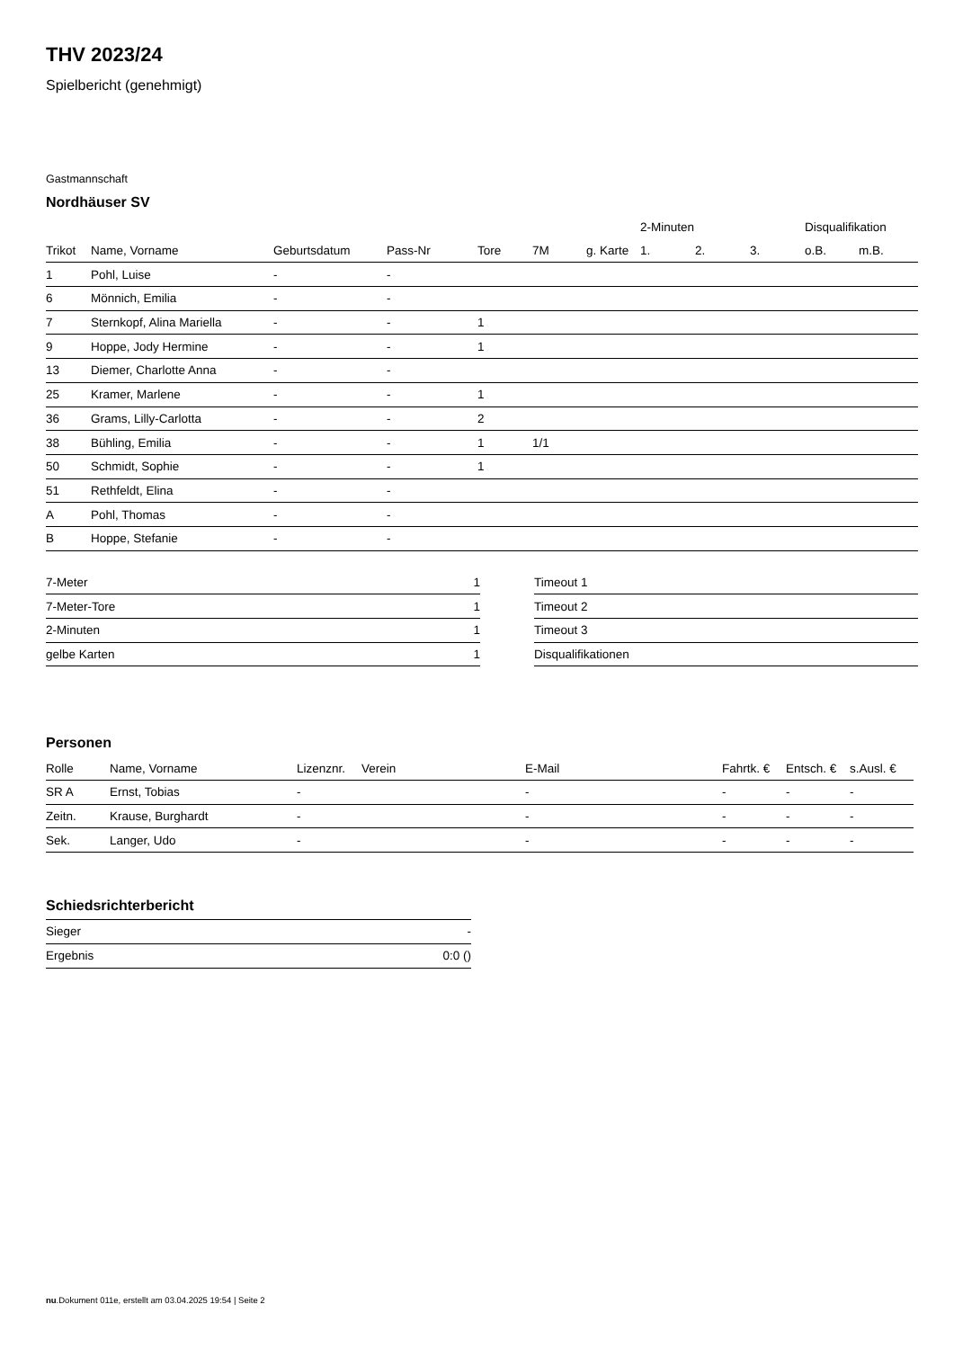THV 2023/24
Spielbericht (genehmigt)
Gastmannschaft
Nordhäuser SV
| | | | | | | | 2-Minuten | | | Disqualifikation | |
| --- | --- | --- | --- | --- | --- | --- | --- | --- | --- | --- | --- |
| Trikot | Name, Vorname | Geburtsdatum | Pass-Nr | Tore | 7M | g. Karte | 1. | 2. | 3. | o.B. | m.B. |
| 1 | Pohl, Luise | - | - | | | | | | | | |
| 6 | Mönnich, Emilia | - | - | | | | | | | | |
| 7 | Sternkopf, Alina Mariella | - | - | 1 | | | | | | | |
| 9 | Hoppe, Jody Hermine | - | - | 1 | | | | | | | |
| 13 | Diemer, Charlotte Anna | - | - | | | | | | | | |
| 25 | Kramer, Marlene | - | - | 1 | | | | | | | |
| 36 | Grams, Lilly-Carlotta | - | - | 2 | | | | | | | |
| 38 | Bühling, Emilia | - | - | 1 | 1/1 | | | | | | |
| 50 | Schmidt, Sophie | - | - | 1 | | | | | | | |
| 51 | Rethfeldt, Elina | - | - | | | | | | | | |
| A | Pohl, Thomas | - | - | | | | | | | | |
| B | Hoppe, Stefanie | - | - | | | | | | | | |
| 7-Meter | 1 |
| 7-Meter-Tore | 1 |
| 2-Minuten | 1 |
| gelbe Karten | 1 |
| Timeout 1 |
| Timeout 2 |
| Timeout 3 |
| Disqualifikationen |
Personen
| Rolle | Name, Vorname | Lizenznr. | Verein | E-Mail | Fahrtk. € | Entsch. € | s.Ausl. € |
| --- | --- | --- | --- | --- | --- | --- | --- |
| SR A | Ernst, Tobias | - | | - | - | - | - |
| Zeitn. | Krause, Burghardt | - | | - | - | - | - |
| Sek. | Langer, Udo | - | | - | - | - | - |
Schiedsrichterbericht
| Sieger | - |
| Ergebnis | 0:0 () |
nu.Dokument 011e, erstellt am 03.04.2025 19:54 | Seite 2